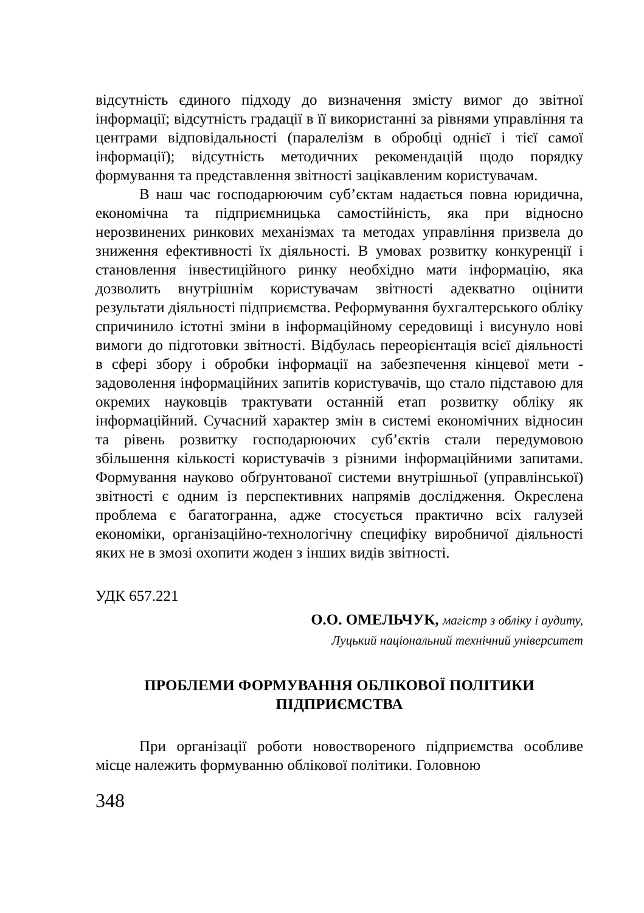відсутність єдиного підходу до визначення змісту вимог до звітної інформації; відсутність градації в її використанні за рівнями управління та центрами відповідальності (паралелізм в обробці однієї і тієї самої інформації); відсутність методичних рекомендацій щодо порядку формування та представлення звітності зацікавленим користувачам.
В наш час господарюючим суб’єктам надається повна юридична, економічна та підприємницька самостійність, яка при відносно нерозвинених ринкових механізмах та методах управління призвела до зниження ефективності їх діяльності. В умовах розвитку конкуренції і становлення інвестиційного ринку необхідно мати інформацію, яка дозволить внутрішнім користувачам звітності адекватно оцінити результати діяльності підприємства. Реформування бухгалтерського обліку спричинило істотні зміни в інформаційному середовищі і висунуло нові вимоги до підготовки звітності. Відбулась переорієнтація всієї діяльності в сфері збору і обробки інформації на забезпечення кінцевої мети - задоволення інформаційних запитів користувачів, що стало підставою для окремих науковців трактувати останній етап розвитку обліку як інформаційний. Сучасний характер змін в системі економічних відносин та рівень розвитку господарюючих суб’єктів стали передумовою збільшення кількості користувачів з різними інформаційними запитами. Формування науково обґрунтованої системи внутрішньої (управлінської) звітності є одним із перспективних напрямів дослідження. Окреслена проблема є багатогранна, адже стосується практично всіх галузей економіки, організаційно-технологічну специфіку виробничої діяльності яких не в змозі охопити жоден з інших видів звітності.
УДК 657.221
О.О. ОМЕЛЬЧУК, магістр з обліку і аудиту,
Луцький національний технічний університет
ПРОБЛЕМИ ФОРМУВАННЯ ОБЛІКОВОЇ ПОЛІТИКИ
ПІДПРИЄМСТВА
При організації роботи новоствореного підприємства особливе місце належить формуванню облікової політики. Головною
348